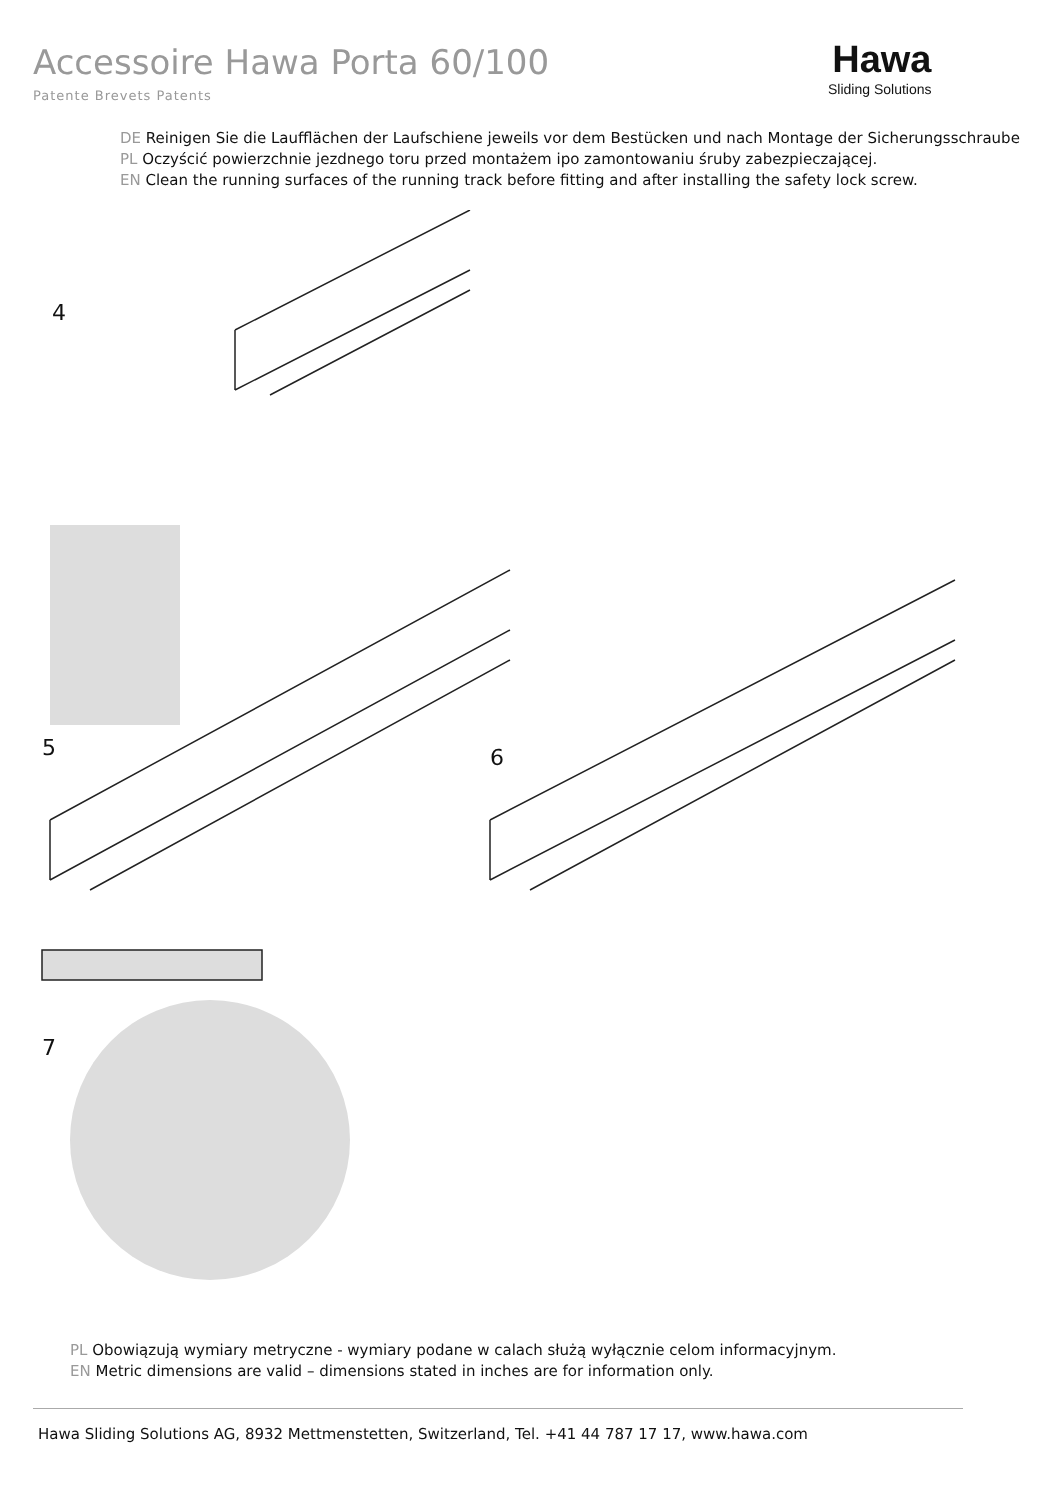Accessoire Hawa Porta 60/100
Patente Brevets Patents
Hawa
Sliding Solutions
DE Reinigen Sie die Laufflächen der Laufschiene jeweils vor dem Bestücken und nach Montage der Sicherungsschraube
PL Oczyścić powierzchnie jezdnego toru przed montażem ipo zamontowaniu śruby zabezpieczającej.
EN Clean the running surfaces of the running track before fitting and after installing the safety lock screw.
4
5 6
7
PL Obowiązują wymiary metryczne - wymiary podane w calach służą wyłącznie celom informacyjnym.
EN Metric dimensions are valid – dimensions stated in inches are for information only.
Hawa Sliding Solutions AG, 8932 Mettmenstetten, Switzerland, Tel. +41 44 787 17 17, www.hawa.com